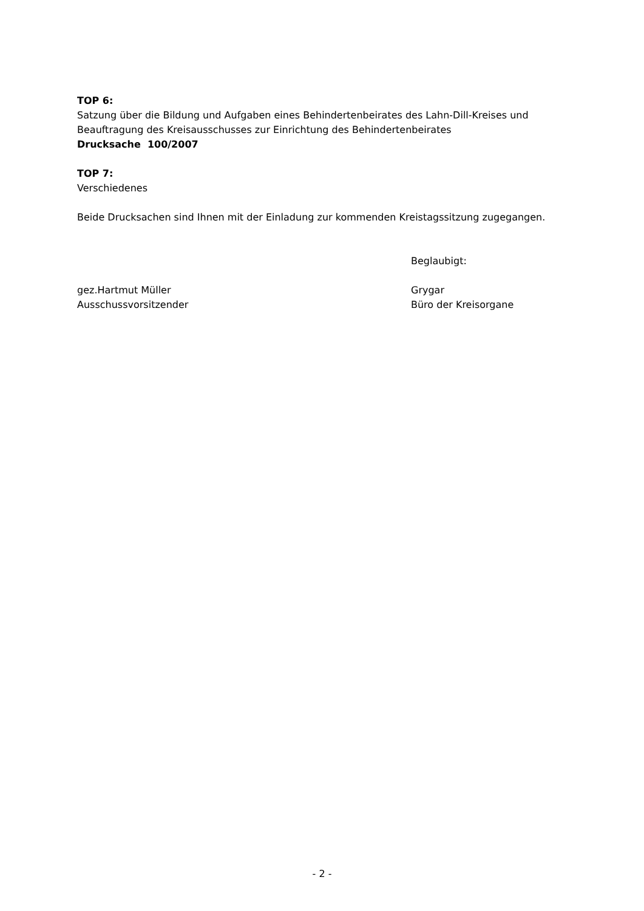TOP 6:
Satzung über die Bildung und Aufgaben eines Behindertenbeirates des Lahn-Dill-Kreises und Beauftragung des Kreisausschusses zur Einrichtung des Behindertenbeirates
Drucksache 100/2007
TOP 7:
Verschiedenes
Beide Drucksachen sind Ihnen mit der Einladung zur kommenden Kreistagssitzung zugegangen.
Beglaubigt:
gez.Hartmut Müller
Ausschussvorsitzender
Grygar
Büro der Kreisorgane
- 2 -